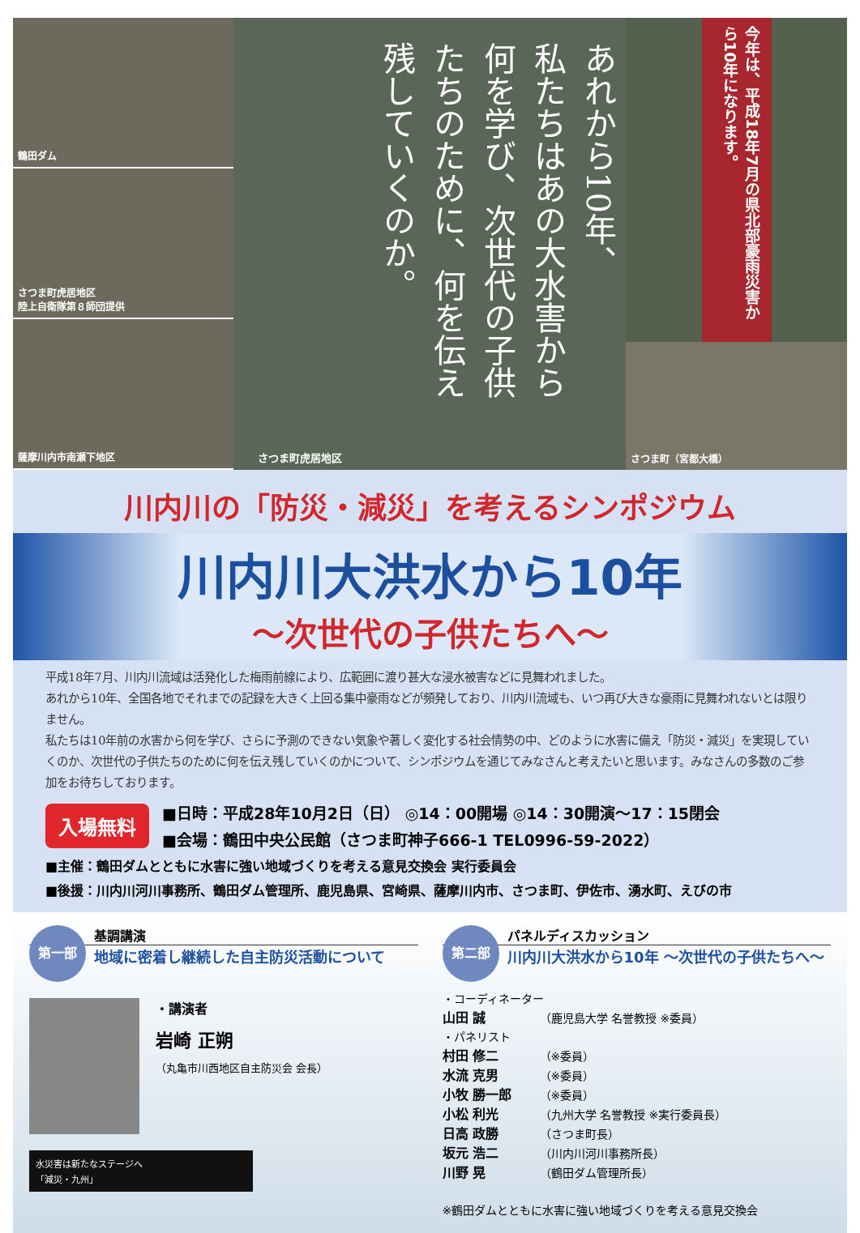鶴田ダム
さつま町虎居地区
陸上自衛隊第８師団提供
薩摩川内市南瀬下地区
あれから10年、
私たちはあの大水害から
何を学び、次世代の子供
たちのために、何を伝え
残していくのか。
さつま町虎居地区
今年は、平成18年7月の県北部豪雨災害から10年になります。
さつま町（宮都大橋）
川内川の「防災・減災」を考えるシンポジウム
川内川大洪水から10年
～次世代の子供たちへ～
平成18年7月、川内川流域は活発化した梅雨前線により、広範囲に渡り甚大な浸水被害などに見舞われました。
あれから10年、全国各地でそれまでの記録を大きく上回る集中豪雨などが頻発しており、川内川流域も、いつ再び大きな豪雨に見舞われないとは限りません。
私たちは10年前の水害から何を学び、さらに予測のできない気象や著しく変化する社会情勢の中、どのように水害に備え「防災・減災」を実現していくのか、次世代の子供たちのために何を伝え残していくのかについて、シンポジウムを通じてみなさんと考えたいと思います。みなさんの多数のご参加をお待ちしております。
入場無料
■日時：平成28年10月2日（日） ◎14：00開場 ◎14：30開演～17：15閉会
■会場：鶴田中央公民館（さつま町神子666-1 TEL0996-59-2022）
■主催：鶴田ダムとともに水害に強い地域づくりを考える意見交換会 実行委員会
■後援：川内川河川事務所、鶴田ダム管理所、鹿児島県、宮崎県、薩摩川内市、さつま町、伊佐市、湧水町、えびの市
第一部
基調講演
地域に密着し継続した自主防災活動について
・講演者
岩崎 正朔
（丸亀市川西地区自主防災会 会長）
水災害は新たなステージへ
「減災・九州」
第二部
パネルディスカッション
川内川大洪水から10年 ～次世代の子供たちへ～
・コーディネーター
山田 誠 （鹿児島大学 名誉教授 ※委員）
・パネリスト
村田 修二 （※委員）
水流 克男 （※委員）
小牧 勝一郎 （※委員）
小松 利光 （九州大学 名誉教授 ※実行委員長）
日高 政勝 （さつま町長）
坂元 浩二 （川内川河川事務所長）
川野 晃 （鶴田ダム管理所長）
※鶴田ダムとともに水害に強い地域づくりを考える意見交換会